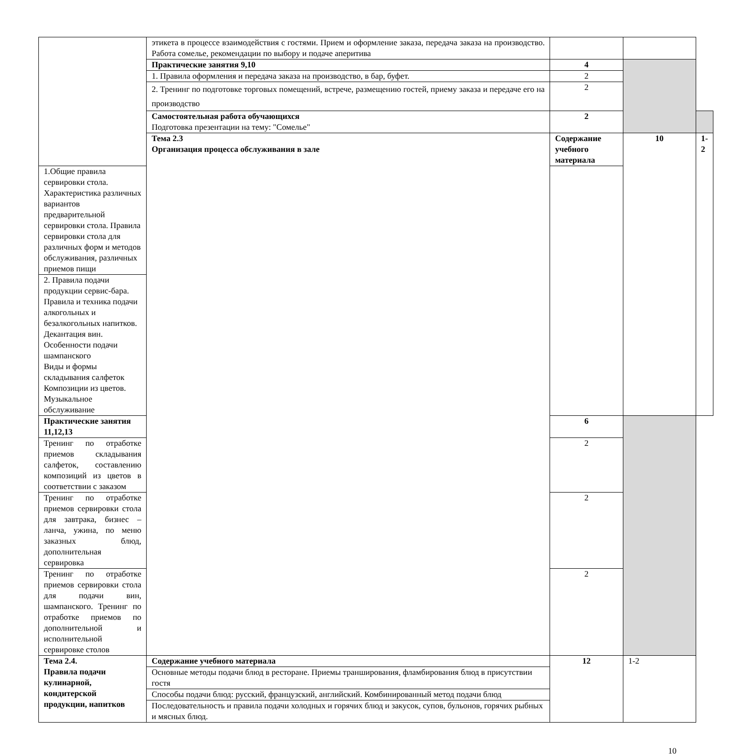| | этикета в процессе взаимодействия с гостями. Прием и оформление заказа, передача заказа на производство. Работа сомелье, рекомендации по выбору и подаче аперитива | | | |
| | Практические занятия 9,10 | 4 | | |
| | 1. Правила оформления и передача заказа на производство, в бар, буфет. | 2 | | |
| | 2. Тренинг по подготовке торговых помещений, встрече, размещению гостей, приему заказа и передаче его на производство | 2 | | |
| | Самостоятельная работа обучающихся Подготовка презентации на тему: "Сомелье" | 2 | | |
| | Тема 2.3 Организация процесса обслуживания в зале | Содержание учебного материала | 10 | 1-2 |
| 1.Общие правила сервировки стола. Характеристика различных вариантов предварительной сервировки стола. Правила сервировки стола для различных форм и методов обслуживания, различных приемов пищи | | | | |
| 2. Правила подачи продукции сервис-бара. Правила и техника подачи алкогольных и безалкогольных напитков. Декантация вин. Особенности подачи шампанского Виды и формы складывания салфеток Композиции из цветов. Музыкальное обслуживание | | | | |
| Практические занятия 11,12,13 | | 6 | | |
| Тренинг по отработке приемов складывания салфеток, составлению композиций из цветов в соответствии с заказом | | 2 | | |
| Тренинг по отработке приемов сервировки стола для завтрака, бизнес – ланча, ужина, по меню заказных блюд, дополнительная сервировка | | 2 | | |
| Тренинг по отработке приемов сервировки стола для подачи вин, шампанского. Тренинг по отработке приемов по дополнительной и исполнительной сервировке столов | | 2 | | |
| Тема 2.4. Правила подачи кулинарной, кондитерской продукции, напитков | Содержание учебного материала | 12 | 1-2 | |
| | Основные методы подачи блюд в ресторане. Приемы транширования, фламбирования блюд в присутствии гостя | | | |
| | Способы подачи блюд: русский, французский, английский. Комбинированный метод подачи блюд | | | |
| | Последовательность и правила подачи холодных и горячих блюд и закусок, супов, бульонов, горячих рыбных и мясных блюд. | | | |
10